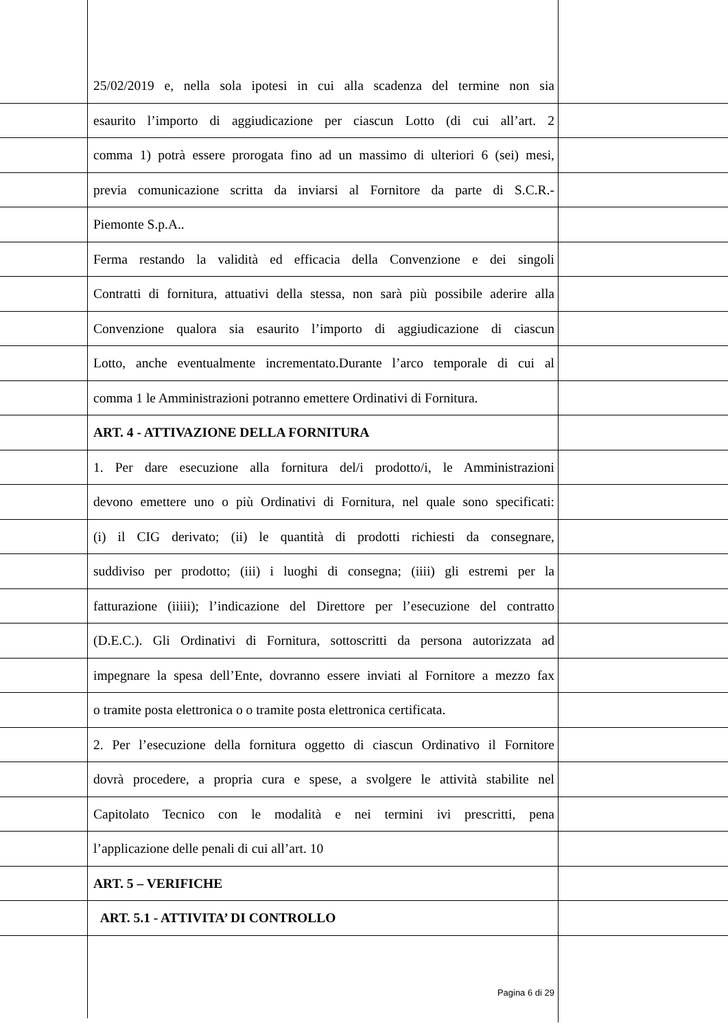25/02/2019 e, nella sola ipotesi in cui alla scadenza del termine non sia
esaurito l’importo di aggiudicazione per ciascun Lotto (di cui all’art. 2
comma 1) potrà essere prorogata fino ad un massimo di ulteriori 6 (sei) mesi,
previa comunicazione scritta da inviarsi al Fornitore da parte di S.C.R.-
Piemonte S.p.A..
Ferma restando la validità ed efficacia della Convenzione e dei singoli
Contratti di fornitura, attuativi della stessa, non sarà più possibile aderire alla
Convenzione qualora sia esaurito l’importo di aggiudicazione di ciascun
Lotto, anche eventualmente incrementato.Durante l’arco temporale di cui al
comma 1 le Amministrazioni potranno emettere Ordinativi di Fornitura.
ART. 4 - ATTIVAZIONE DELLA FORNITURA
1. Per dare esecuzione alla fornitura del/i prodotto/i, le Amministrazioni
devono emettere uno o più Ordinativi di Fornitura, nel quale sono specificati:
(i) il CIG derivato; (ii) le quantità di prodotti richiesti da consegnare,
suddiviso per prodotto; (iii) i luoghi di consegna; (iiii) gli estremi per la
fatturazione (iiiii); l’indicazione del Direttore per l’esecuzione del contratto
(D.E.C.). Gli Ordinativi di Fornitura, sottoscritti da persona autorizzata ad
impegnare la spesa dell’Ente, dovranno essere inviati al Fornitore a mezzo fax
o tramite posta elettronica o o tramite posta elettronica certificata.
2. Per l’esecuzione della fornitura oggetto di ciascun Ordinativo il Fornitore
dovrà procedere, a propria cura e spese, a svolgere le attività stabilite nel
Capitolato Tecnico con le modalità e nei termini ivi prescritti, pena
l’applicazione delle penali di cui all’art. 10
ART. 5 – VERIFICHE
ART. 5.1 - ATTIVITA’ DI CONTROLLO
Pagina 6 di 29